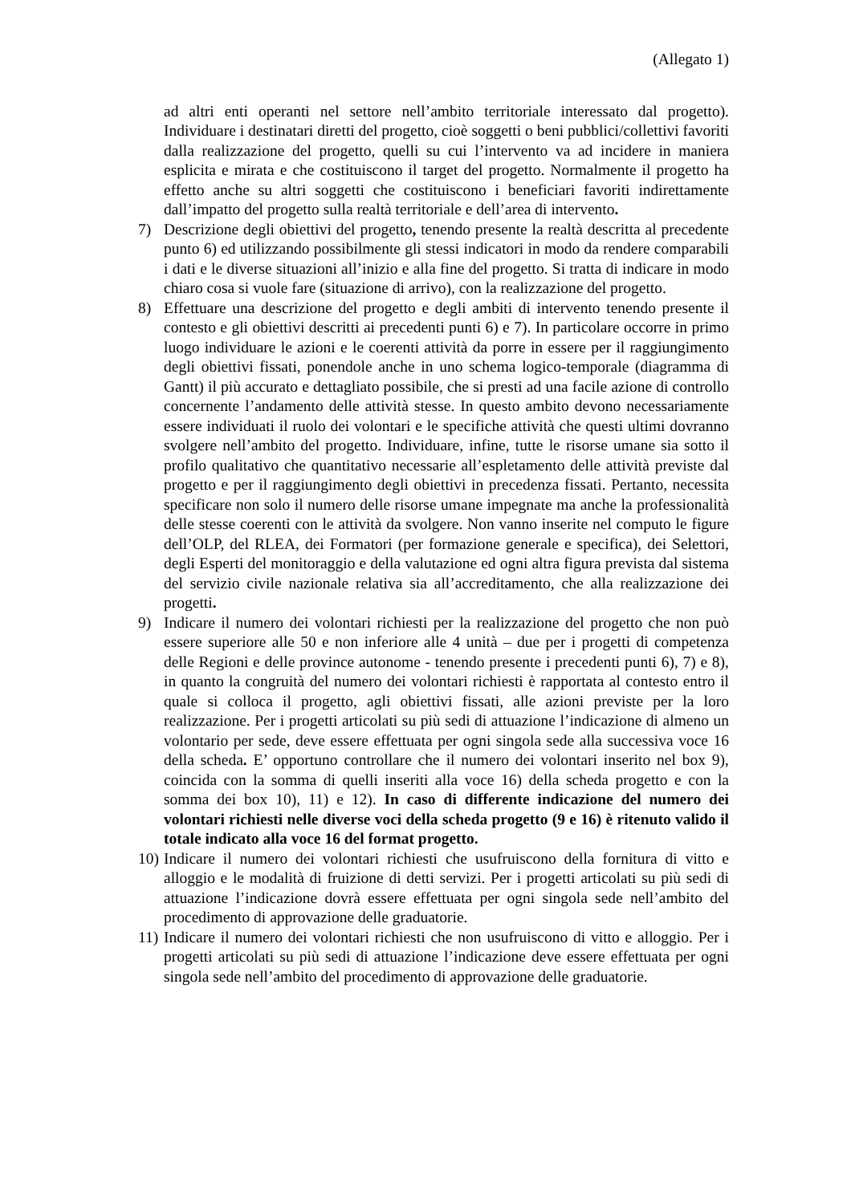(Allegato 1)
ad altri enti operanti nel settore nell’ambito territoriale interessato dal progetto). Individuare i destinatari diretti del progetto, cioè soggetti o beni pubblici/collettivi favoriti dalla realizzazione del progetto, quelli su cui l’intervento va ad incidere in maniera esplicita e mirata e che costituiscono il target del progetto. Normalmente il progetto ha effetto anche su altri soggetti che costituiscono i beneficiari favoriti indirettamente dall’impatto del progetto sulla realtà territoriale e dell’area di intervento.
7) Descrizione degli obiettivi del progetto, tenendo presente la realtà descritta al precedente punto 6) ed utilizzando possibilmente gli stessi indicatori in modo da rendere comparabili i dati e le diverse situazioni all’inizio e alla fine del progetto. Si tratta di indicare in modo chiaro cosa si vuole fare (situazione di arrivo), con la realizzazione del progetto.
8) Effettuare una descrizione del progetto e degli ambiti di intervento tenendo presente il contesto e gli obiettivi descritti ai precedenti punti 6) e 7). In particolare occorre in primo luogo individuare le azioni e le coerenti attività da porre in essere per il raggiungimento degli obiettivi fissati, ponendole anche in uno schema logico-temporale (diagramma di Gantt) il più accurato e dettagliato possibile, che si presti ad una facile azione di controllo concernente l’andamento delle attività stesse. In questo ambito devono necessariamente essere individuati il ruolo dei volontari e le specifiche attività che questi ultimi dovranno svolgere nell’ambito del progetto. Individuare, infine, tutte le risorse umane sia sotto il profilo qualitativo che quantitativo necessarie all’espletamento delle attività previste dal progetto e per il raggiungimento degli obiettivi in precedenza fissati. Pertanto, necessita specificare non solo il numero delle risorse umane impegnate ma anche la professionalità delle stesse coerenti con le attività da svolgere. Non vanno inserite nel computo le figure dell’OLP, del RLEA, dei Formatori (per formazione generale e specifica), dei Selettori, degli Esperti del monitoraggio e della valutazione ed ogni altra figura prevista dal sistema del servizio civile nazionale relativa sia all’accreditamento, che alla realizzazione dei progetti.
9) Indicare il numero dei volontari richiesti per la realizzazione del progetto che non può essere superiore alle 50 e non inferiore alle 4 unità – due per i progetti di competenza delle Regioni e delle province autonome - tenendo presente i precedenti punti 6), 7) e 8), in quanto la congruità del numero dei volontari richiesti è rapportata al contesto entro il quale si colloca il progetto, agli obiettivi fissati, alle azioni previste per la loro realizzazione. Per i progetti articolati su più sedi di attuazione l’indicazione di almeno un volontario per sede, deve essere effettuata per ogni singola sede alla successiva voce 16 della scheda. E’ opportuno controllare che il numero dei volontari inserito nel box 9), coincida con la somma di quelli inseriti alla voce 16) della scheda progetto e con la somma dei box 10), 11) e 12). In caso di differente indicazione del numero dei volontari richiesti nelle diverse voci della scheda progetto (9 e 16) è ritenuto valido il totale indicato alla voce 16 del format progetto.
10)
Indicare il numero dei volontari richiesti che usufruiscono della fornitura di vitto e alloggio e le modalità di fruizione di detti servizi. Per i progetti articolati su più sedi di attuazione l’indicazione dovrà essere effettuata per ogni singola sede nell’ambito del procedimento di approvazione delle graduatorie.
11)
Indicare il numero dei volontari richiesti che non usufruiscono di vitto e alloggio. Per i progetti articolati su più sedi di attuazione l’indicazione deve essere effettuata per ogni singola sede nell’ambito del procedimento di approvazione delle graduatorie.